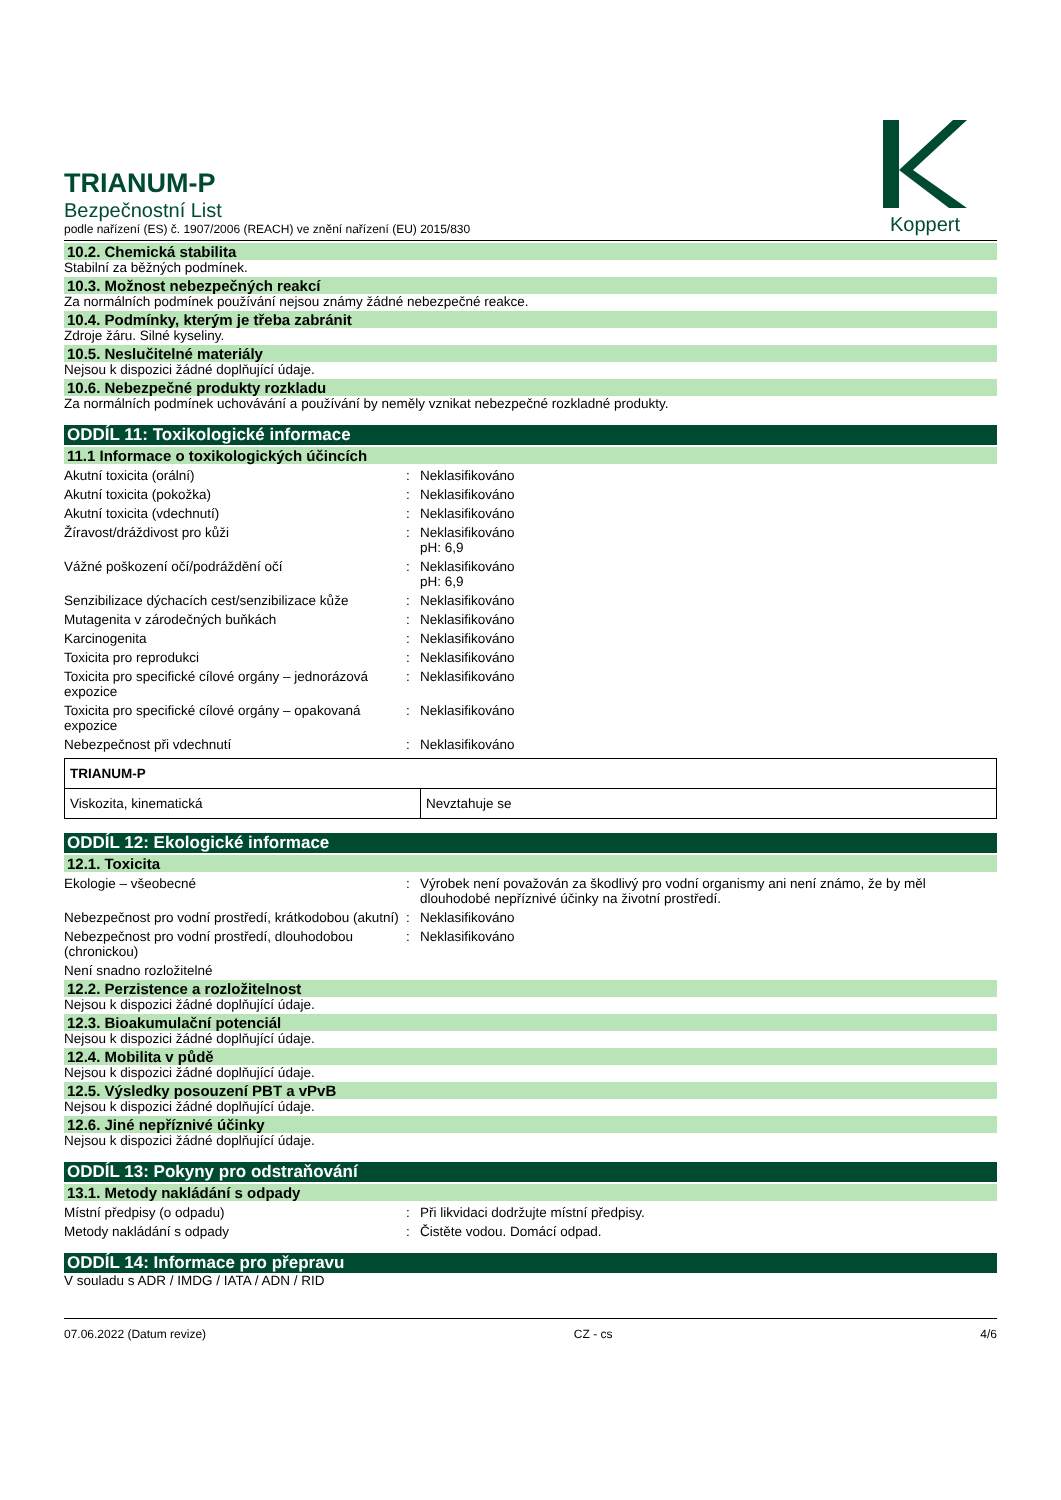TRIANUM-P
Bezpečnostní List
podle nařízení (ES) č. 1907/2006 (REACH) ve znění nařízení (EU) 2015/830
Koppert
10.2. Chemická stabilita
Stabilní za běžných podmínek.
10.3. Možnost nebezpečných reakcí
Za normálních podmínek používání nejsou známy žádné nebezpečné reakce.
10.4. Podmínky, kterým je třeba zabránit
Zdroje žáru. Silné kyseliny.
10.5. Neslučitelné materiály
Nejsou k dispozici žádné doplňující údaje.
10.6. Nebezpečné produkty rozkladu
Za normálních podmínek uchovávání a používání by neměly vznikat nebezpečné rozkladné produkty.
ODDÍL 11: Toxikologické informace
11.1 Informace o toxikologických účincích
Akutní toxicita (orální) : Neklasifikováno
Akutní toxicita (pokožka) : Neklasifikováno
Akutní toxicita (vdechnutí) : Neklasifikováno
Žíravost/dráždivost pro kůži : Neklasifikováno
pH: 6,9
Vážné poškození očí/podráždění očí : Neklasifikováno
pH: 6,9
Senzibilizace dýchacích cest/senzibilizace kůže
: Neklasifikováno
Mutagenita v zárodečných buňkách : Neklasifikováno
Karcinogenita : Neklasifikováno
Toxicita pro reprodukci : Neklasifikováno
Toxicita pro specifické cílové orgány – jednorázová expozice
: Neklasifikováno
Toxicita pro specifické cílové orgány – opakovaná expozice
: Neklasifikováno
Nebezpečnost při vdechnutí : Neklasifikováno
| TRIANUM-P | |
| Viskozita, kinematická | Nevztahuje se |
ODDÍL 12: Ekologické informace
12.1. Toxicita
Ekologie – všeobecné : Výrobek není považován za škodlivý pro vodní organismy ani není známo, že by měl dlouhodobé nepříznivé účinky na životní prostředí.
Nebezpečnost pro vodní prostředí, krátkodobou (akutní)
: Neklasifikováno
Nebezpečnost pro vodní prostředí, dlouhodobou (chronickou)
: Neklasifikováno
Není snadno rozložitelné
12.2. Perzistence a rozložitelnost
Nejsou k dispozici žádné doplňující údaje.
12.3. Bioakumulační potenciál
Nejsou k dispozici žádné doplňující údaje.
12.4. Mobilita v půdě
Nejsou k dispozici žádné doplňující údaje.
12.5. Výsledky posouzení PBT a vPvB
Nejsou k dispozici žádné doplňující údaje.
12.6. Jiné nepříznivé účinky
Nejsou k dispozici žádné doplňující údaje.
ODDÍL 13: Pokyny pro odstraňování
13.1. Metody nakládání s odpady
Místní předpisy (o odpadu) : Při likvidaci dodržujte místní předpisy.
Metody nakládání s odpady : Čistěte vodou. Domácí odpad.
ODDÍL 14: Informace pro přepravu
V souladu s ADR / IMDG / IATA / ADN / RID
07.06.2022 (Datum revize) CZ - cs 4/6